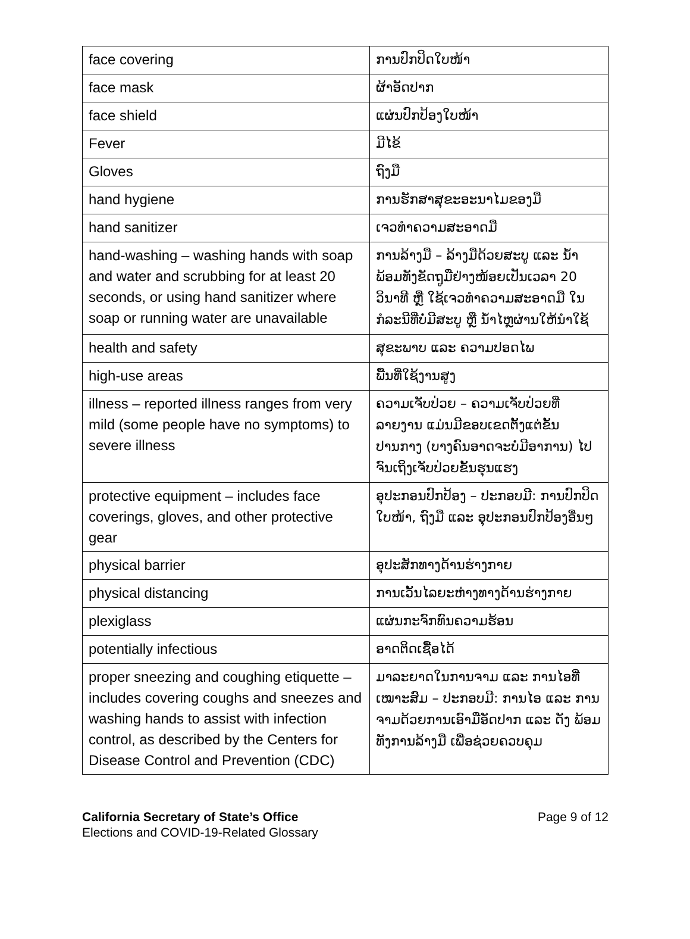| face covering | ການປົກປິດໃບໜ້າ |
| face mask | ຜ້າອັດປາກ |
| face shield | ແຜ່ນປົກປ້ອງໃບໜ້າ |
| Fever | ມີໄຂ້ |
| Gloves | ຖົງມື |
| hand hygiene | ການຮັກສາສຸຂະອະນາໄມຂອງມື |
| hand sanitizer | ເຈວທຳຄວາມສະອາດມື |
| hand-washing – washing hands with soap and water and scrubbing for at least 20 seconds, or using hand sanitizer where soap or running water are unavailable | ການລ້າງມື – ລ້າງມືດ້ວຍສະບູ ແລະ ນ້ຳ ພ້ອມທັງຂັດຖູມືຢ່າງໜ້ອຍເປັນເວລາ 20 ວິນາທີ ຫຼື ໃຊ້ເຈວທຳຄວາມສະອາດມື ໃນກໍລະນີທີ່ບໍ່ມີສະບູ ຫຼື ນ້ຳໄຫຼຜ່ານໃຫ້ນຳໃຊ້ |
| health and safety | ສຸຂະພາບ ແລະ ຄວາມປອດໄພ |
| high-use areas | ພື້ນທີ່ໃຊ້ງານສູງ |
| illness – reported illness ranges from very mild (some people have no symptoms) to severe illness | ຄວາມເຈັບປ່ວຍ – ຄວາມເຈັບປ່ວຍທີ່ລາຍງານ ແມ່ນມີຂອບເຂດຕັ້ງແຕ່ຂັ້ນປານກາງ (ບາງຄົນອາດຈະບໍ່ມີອາການ) ໄປຈົນເຖິງເຈັບປ່ວຍຂັ້ນຮຸນແຮງ |
| protective equipment – includes face coverings, gloves, and other protective gear | ອຸປະກອນປົກປ້ອງ – ປະກອບມີ: ການປົກປິດໃບໜ້າ, ຖົງມື ແລະ ອຸປະກອນປົກປ້ອງອື່ນໆ |
| physical barrier | ອຸປະສັກທາງດ້ານຮ່າງກາຍ |
| physical distancing | ການເວັ້ນໄລຍະຫ່າງທາງດ້ານຮ່າງກາຍ |
| plexiglass | ແຜ່ນກະຈົກທົນຄວາມຮ້ອນ |
| potentially infectious | ອາດຕິດເຊື້ອໄດ້ |
| proper sneezing and coughing etiquette – includes covering coughs and sneezes and washing hands to assist with infection control, as described by the Centers for Disease Control and Prevention (CDC) | ມາລະຍາດໃນການຈາມ ແລະ ການໄອທີ່ເໝາະສົມ – ປະກອບມີ: ການໄອ ແລະ ການຈາມດ້ວຍການເອົາມືອັດປາກ ແລະ ດັງ ພ້ອມທັງການລ້າງມື ເພື່ອຊ່ວຍຄວບຄຸມ |
California Secretary of State’s Office
Elections and COVID-19-Related Glossary
Page 9 of 12